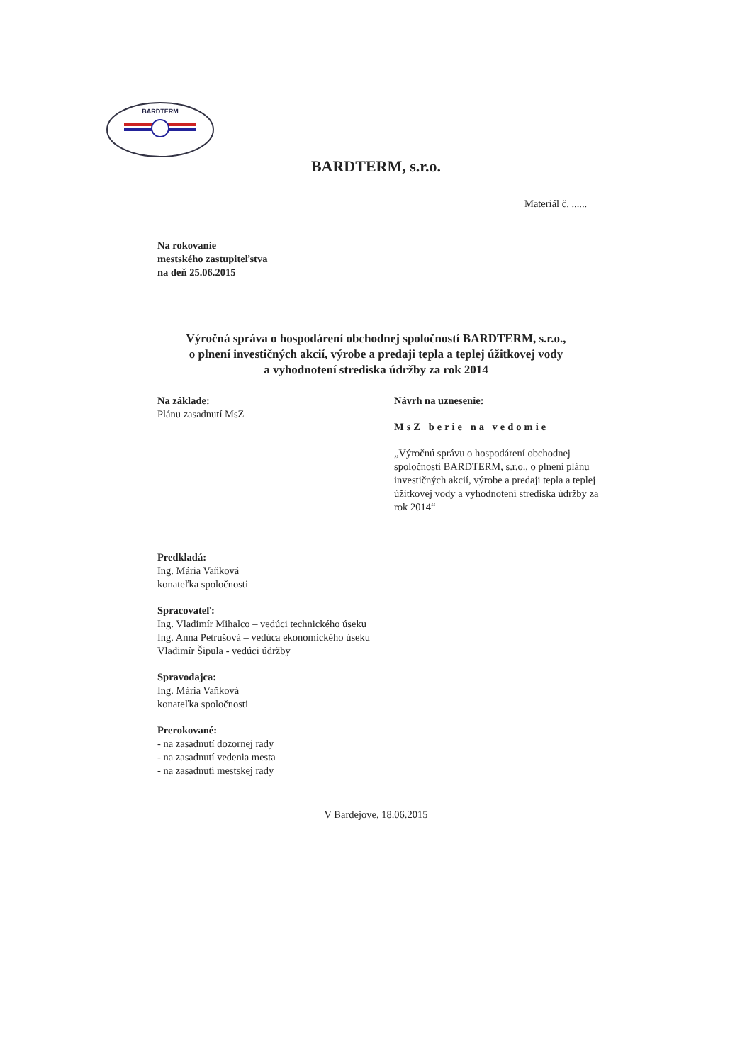BARDTERM
BARDTERM, s.r.o.
Materiál č. ......
Na rokovanie
mestského zastupiteľstva
na deň 25.06.2015
Výročná správa o hospodárení obchodnej spoločností BARDTERM, s.r.o.,
o plnení investičných akcií, výrobe a predaji tepla a teplej úžitkovej vody
a vyhodnotení strediska údržby za rok 2014
Na základe:
Plánu zasadnutí MsZ
Návrh na uznesenie:
MsZ berie na vedomie
„Výročnú správu o hospodárení obchodnej spoločnosti BARDTERM, s.r.o., o plnení plánu investičných akcií, výrobe a predaji tepla a teplej úžitkovej vody a vyhodnotení strediska údržby za rok 2014“
Predkladá:
Ing. Mária Vaňková
konateľka spoločnosti
Spracovateľ:
Ing. Vladimír Mihalco – vedúci technického úseku
Ing. Anna Petrušová – vedúca ekonomického úseku
Vladimír Šipula - vedúci údržby
Spravodajca:
Ing. Mária Vaňková
konateľka spoločnosti
Prerokované:
- na zasadnutí dozornej rady
- na zasadnutí vedenia mesta
- na zasadnutí mestskej rady
V Bardejove, 18.06.2015